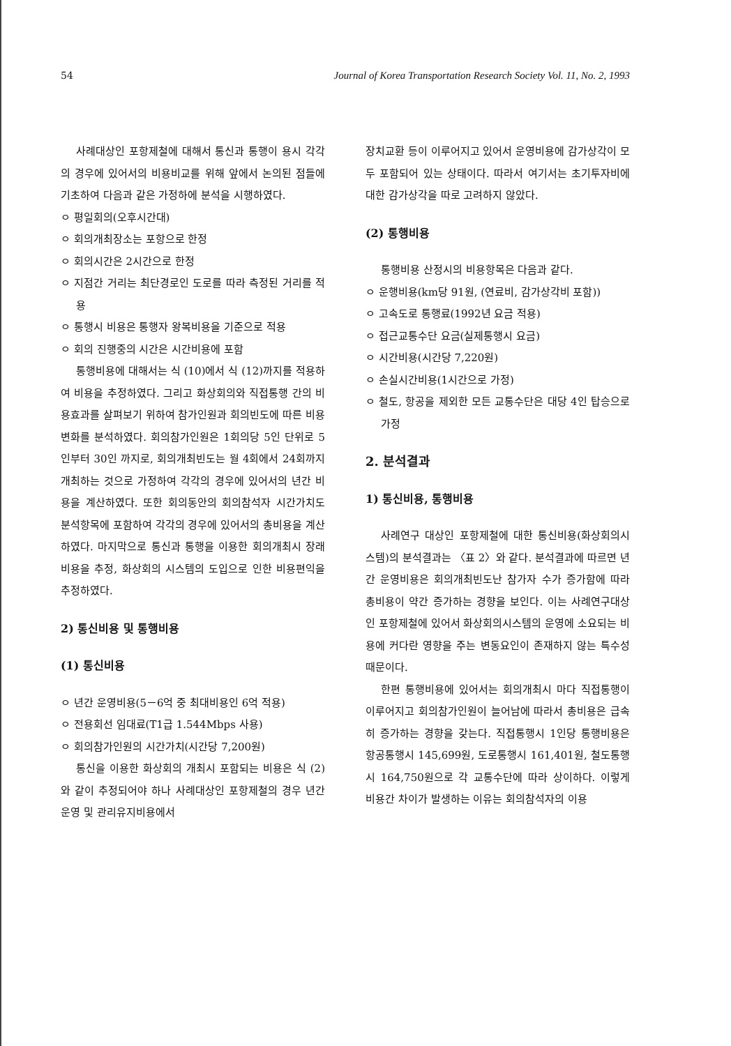54 Journal of Korea Transportation Research Society Vol. 11, No. 2, 1993
사례대상인 포항제철에 대해서 통신과 통행이 용시 각각의 경우에 있어서의 비용비교를 위해 앞에서 논의된 점들에 기초하여 다음과 같은 가정하에 분석을 시행하였다.
ㅇ 평일회의(오후시간대)
ㅇ 회의개최장소는 포항으로 한정
ㅇ 회의시간은 2시간으로 한정
ㅇ 지점간 거리는 최단경로인 도로를 따라 측정된 거리를 적용
ㅇ 통행시 비용은 통행자 왕복비용을 기준으로 적용
ㅇ 회의 진행중의 시간은 시간비용에 포함
통행비용에 대해서는 식 (10)에서 식 (12)까지를 적용하여 비용을 추정하였다. 그리고 화상회의와 직접통행 간의 비용효과를 살펴보기 위하여 참가인원과 회의빈도에 따른 비용변화를 분석하였다. 회의참가인원은 1회의당 5인 단위로 5인부터 30인 까지로, 회의개최빈도는 월 4회에서 24회까지 개최하는 것으로 가정하여 각각의 경우에 있어서의 년간 비용을 계산하였다. 또한 회의동안의 회의참석자 시간가치도 분석항목에 포함하여 각각의 경우에 있어서의 총비용을 계산하였다. 마지막으로 통신과 통행을 이용한 회의개최시 장래 비용을 추정, 화상회의 시스템의 도입으로 인한 비용편익을 추정하였다.
2) 통신비용 및 통행비용
(1) 통신비용
ㅇ 년간 운영비용(5－6억 중 최대비용인 6억 적용)
ㅇ 전용회선 임대료(T1급 1.544Mbps 사용)
ㅇ 회의참가인원의 시간가치(시간당 7,200원)
통신을 이용한 화상회의 개최시 포함되는 비용은 식 (2)와 같이 추정되어야 하나 사례대상인 포항제철의 경우 년간 운영 및 관리유지비용에서
장치교환 등이 이루어지고 있어서 운영비용에 감가상각이 모두 포함되어 있는 상태이다. 따라서 여기서는 초기투자비에 대한 감가상각을 따로 고려하지 않았다.
(2) 통행비용
통행비용 산정시의 비용항목은 다음과 같다.
ㅇ 운행비용(km당 91원, (연료비, 감가상각비 포함))
ㅇ 고속도로 통행료(1992년 요금 적용)
ㅇ 접근교통수단 요금(실제통행시 요금)
ㅇ 시간비용(시간당 7,220원)
ㅇ 손실시간비용(1시간으로 가정)
ㅇ 철도, 항공을 제외한 모든 교통수단은 대당 4인 탑승으로 가정
2. 분석결과
1) 통신비용, 통행비용
사례연구 대상인 포항제철에 대한 통신비용(화상회의시스템)의 분석결과는 〈표 2〉와 같다. 분석결과에 따르면 년간 운영비용은 회의개최빈도난 참가자 수가 증가함에 따라 총비용이 약간 증가하는 경향을 보인다. 이는 사례연구대상인 포항제철에 있어서 화상회의시스템의 운영에 소요되는 비용에 커다란 영향을 주는 변동요인이 존재하지 않는 특수성 때문이다.
한편 통행비용에 있어서는 회의개최시 마다 직접통행이 이루어지고 회의참가인원이 늘어남에 따라서 총비용은 급속히 증가하는 경향을 갖는다. 직접통행시 1인당 통행비용은 항공통행시 145,699원, 도로통행시 161,401원, 철도통행시 164,750원으로 각 교통수단에 따라 상이하다. 이렇게 비용간 차이가 발생하는 이유는 회의참석자의 이용